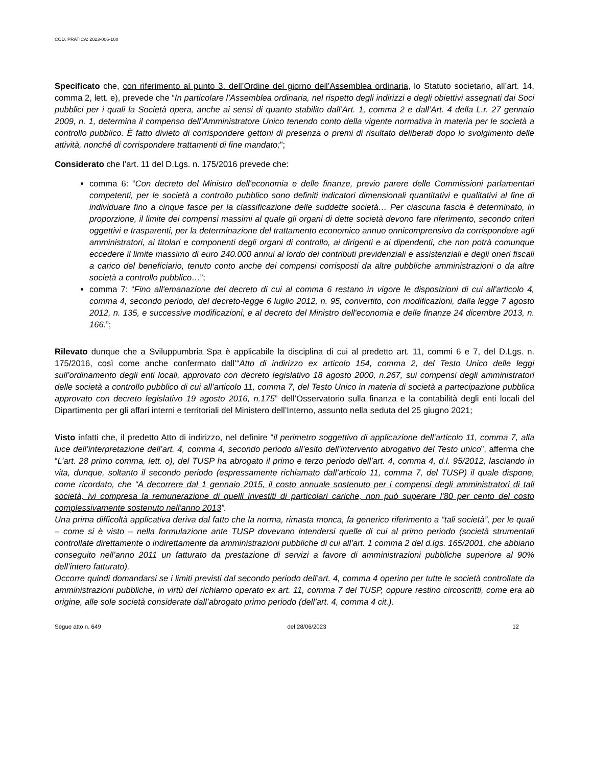COD. PRATICA: 2023-006-100
Specificato che, con riferimento al punto 3. dell’Ordine del giorno dell’Assemblea ordinaria, lo Statuto societario, all’art. 14, comma 2, lett. e), prevede che “In particolare l’Assemblea ordinaria, nel rispetto degli indirizzi e degli obiettivi assegnati dai Soci pubblici per i quali la Società opera, anche ai sensi di quanto stabilito dall’Art. 1, comma 2 e dall’Art. 4 della L.r. 27 gennaio 2009, n. 1, determina il compenso dell’Amministratore Unico tenendo conto della vigente normativa in materia per le società a controllo pubblico. È fatto divieto di corrispondere gettoni di presenza o premi di risultato deliberati dopo lo svolgimento delle attività, nonché di corrispondere trattamenti di fine mandato;”;
Considerato che l’art. 11 del D.Lgs. n. 175/2016 prevede che:
comma 6: “Con decreto del Ministro dell'economia e delle finanze, previo parere delle Commissioni parlamentari competenti, per le società a controllo pubblico sono definiti indicatori dimensionali quantitativi e qualitativi al fine di individuare fino a cinque fasce per la classificazione delle suddette società… Per ciascuna fascia è determinato, in proporzione, il limite dei compensi massimi al quale gli organi di dette società devono fare riferimento, secondo criteri oggettivi e trasparenti, per la determinazione del trattamento economico annuo onnicomprensivo da corrispondere agli amministratori, ai titolari e componenti degli organi di controllo, ai dirigenti e ai dipendenti, che non potrà comunque eccedere il limite massimo di euro 240.000 annui al lordo dei contributi previdenziali e assistenziali e degli oneri fiscali a carico del beneficiario, tenuto conto anche dei compensi corrisposti da altre pubbliche amministrazioni o da altre società a controllo pubblico…”;
comma 7: “Fino all'emanazione del decreto di cui al comma 6 restano in vigore le disposizioni di cui all'articolo 4, comma 4, secondo periodo, del decreto-legge 6 luglio 2012, n. 95, convertito, con modificazioni, dalla legge 7 agosto 2012, n. 135, e successive modificazioni, e al decreto del Ministro dell'economia e delle finanze 24 dicembre 2013, n. 166.”;
Rilevato dunque che a Sviluppumbria Spa è applicabile la disciplina di cui al predetto art. 11, commi 6 e 7, del D.Lgs. n. 175/2016, così come anche confermato dall’“Atto di indirizzo ex articolo 154, comma 2, del Testo Unico delle leggi sull’ordinamento degli enti locali, approvato con decreto legislativo 18 agosto 2000, n.267, sui compensi degli amministratori delle società a controllo pubblico di cui all’articolo 11, comma 7, del Testo Unico in materia di società a partecipazione pubblica approvato con decreto legislativo 19 agosto 2016, n.175” dell’Osservatorio sulla finanza e la contabilità degli enti locali del Dipartimento per gli affari interni e territoriali del Ministero dell’Interno, assunto nella seduta del 25 giugno 2021;
Visto infatti che, il predetto Atto di indirizzo, nel definire “il perimetro soggettivo di applicazione dell’articolo 11, comma 7, alla luce dell’interpretazione dell’art. 4, comma 4, secondo periodo all’esito dell’intervento abrogativo del Testo unico”, afferma che “L’art. 28 primo comma, lett. o), del TUSP ha abrogato il primo e terzo periodo dell’art. 4, comma 4, d.l. 95/2012, lasciando in vita, dunque, soltanto il secondo periodo (espressamente richiamato dall’articolo 11, comma 7, del TUSP) il quale dispone, come ricordato, che “A decorrere dal 1 gennaio 2015, il costo annuale sostenuto per i compensi degli amministratori di tali società, ivi compresa la remunerazione di quelli investiti di particolari cariche, non può superare l'80 per cento del costo complessivamente sostenuto nell'anno 2013”.
Una prima difficoltà applicativa deriva dal fatto che la norma, rimasta monca, fa generico riferimento a “tali società”, per le quali – come si è visto – nella formulazione ante TUSP dovevano intendersi quelle di cui al primo periodo (società strumentali controllate direttamente o indirettamente da amministrazioni pubbliche di cui all’art. 1 comma 2 del d.lgs. 165/2001, che abbiano conseguito nell’anno 2011 un fatturato da prestazione di servizi a favore di amministrazioni pubbliche superiore al 90% dell’intero fatturato).
Occorre quindi domandarsi se i limiti previsti dal secondo periodo dell’art. 4, comma 4 operino per tutte le società controllate da amministrazioni pubbliche, in virtù del richiamo operato ex art. 11, comma 7 del TUSP, oppure restino circoscritti, come era ab origine, alle sole società considerate dall’abrogato primo periodo (dell’art. 4, comma 4 cit.).
Segue atto n. 649 del 28/06/2023 12